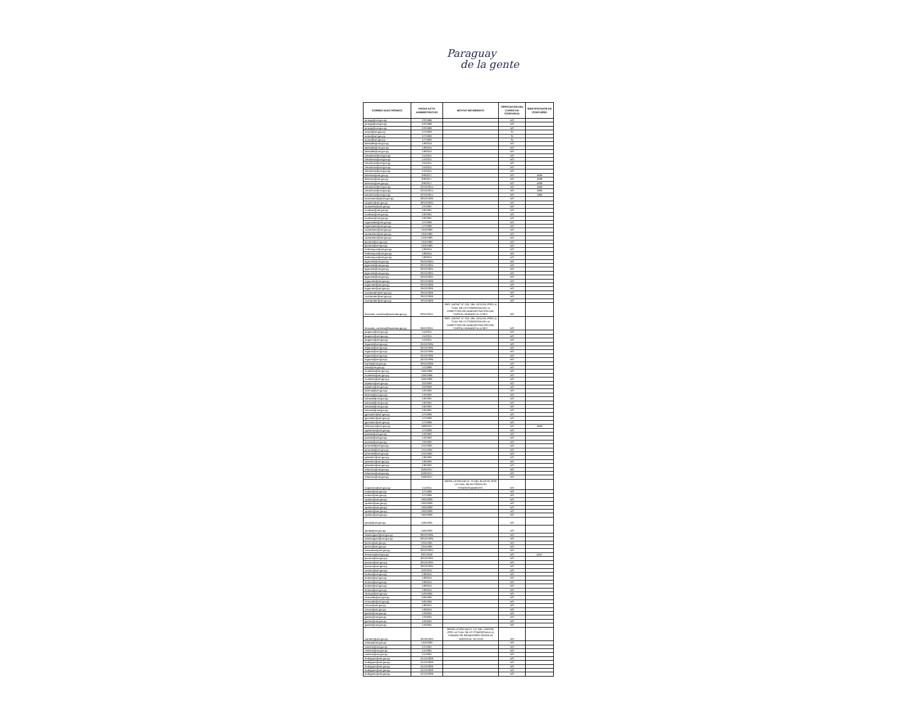Paraguay
de la gente
| CORREO ELECTRONICO | FECHA ACTO ADMINISTRATIVO | MOTIVO MOVIMIENTO | TIPIFICACION DEL CARGO DE CONFIANZA | IDENTIFICADOR DE CONCURSO |
| --- | --- | --- | --- | --- |
| jorrego@set.gov.py | 2/3/1988 | | NO | |
| jorrego@set.gov.py | 2/3/1988 | | NO | |
| jorrego@set.gov.py | 2/3/1988 | | NO | |
| oorue@set.gov.py | 1/7/1993 | | SI | |
| oorue@set.gov.py | 1/7/1993 | | SI | |
| oorue@set.gov.py | 1/7/1993 | | SI | |
| kdelvalle@set.gov.py | 1/8/2015 | | NO | |
| kdelvalle@set.gov.py | 1/8/2015 | | NO | |
| kdelvalle@set.gov.py | 1/8/2015 | | NO | |
| clmartinez@set.gov.py | 1/4/2011 | | NO | |
| clmartinez@set.gov.py | 1/4/2011 | | NO | |
| clmartinez@set.gov.py | 1/4/2011 | | NO | |
| clmartinez@set.gov.py | 1/4/2011 | | NO | |
| clmartinez@set.gov.py | 1/4/2011 | | NO | |
| aferreira@set.gov.py | 8/9/2017 | | NO | 4599 |
| aferreira@set.gov.py | 8/9/2017 | | NO | 4599 |
| aferreira@set.gov.py | 8/9/2017 | | NO | 4599 |
| wmartinez@set.gov.py | 22/12/2014 | | NO | 1085 |
| wmartinez@set.gov.py | 22/12/2014 | | NO | 1085 |
| wmartinez@set.gov.py | 22/12/2014 | | NO | 1085 |
| earzamendia@set.gov.py | 28/12/1995 | | NO | |
| saquino@set.gov.py | 29/12/2004 | | NO | |
| asanabria@set.gov.py | 1/1/1997 | | NO | |
| nsalinas@set.gov.py | 1/6/1991 | | NO | |
| nsalinas@set.gov.py | 1/6/1991 | | NO | |
| nsalinas@set.gov.py | 1/6/1991 | | NO | |
| crgonzalez@set.gov.py | 1/7/1999 | | NO | |
| crgonzalez@set.gov.py | 1/7/1999 | | NO | |
| camartinez@set.gov.py | 1/10/1990 | | NO | |
| camartinez@set.gov.py | 1/10/1990 | | NO | |
| camartinez@set.gov.py | 1/10/1990 | | NO | |
| jbordon@set.gov.py | 1/10/1990 | | NO | |
| jbordon@set.gov.py | 1/10/1990 | | NO | |
| hvillamayor@set.gov.py | 1/8/2015 | | NO | |
| hvillamayor@set.gov.py | 1/8/2015 | | NO | |
| hvillamayor@set.gov.py | 1/8/2015 | | NO | |
| bgarcete@set.gov.py | 29/12/2004 | | NO | |
| bgarcete@set.gov.py | 29/12/2004 | | NO | |
| bgarcete@set.gov.py | 29/12/2004 | | NO | |
| bgarcete@set.gov.py | 29/12/2004 | | NO | |
| bgarcete@set.gov.py | 29/12/2004 | | NO | |
| mgarcete@set.gov.py | 29/12/2006 | | NO | |
| mgarcete@set.gov.py | 29/12/2006 | | NO | |
| mgarcete@set.gov.py | 29/12/2006 | | NO | |
| zsantander@set.gov.py | 29/12/2006 | | NO | |
| zsantander@set.gov.py | 29/12/2006 | | NO | |
| zsantander@set.gov.py | 29/12/2006 | | NO | |
| fernando_contrera@hacienda.gov.py | 28/12/2011 | RES. DACHC N° 319, DEL 16/11/18, POR LA CUAL SE LO COMISIONA DE LA DIRECCION DE ADMINISTRACION DEL CAPITAL HUMANO A LA SET. | NO | |
| fernando_contrera@hacienda.gov.py | 28/12/2011 | RES. DACHC N° 319, DEL 16/11/18, POR LA CUAL SE LO COMISIONA DE LA DIRECCION DE ADMINISTRACION DEL CAPITAL HUMANO A LA SET. | NO | |
| paquino@set.gov.py | 1/4/2011 | | NO | |
| paquino@set.gov.py | 1/4/2011 | | NO | |
| paquino@set.gov.py | 1/4/2011 | | NO | |
| mgauto@set.gov.py | 25/12/1995 | | NO | |
| mgauto@set.gov.py | 25/12/1995 | | NO | |
| mgauto@set.gov.py | 25/12/1995 | | NO | |
| mgauto@set.gov.py | 25/12/1995 | | NO | |
| mgauto@set.gov.py | 25/12/1995 | | NO | |
| lvarela@set.gov.py | 29/12/2006 | | NO | |
| lsilva@set.gov.py | 1/1/1999 | | NO | |
| nvaliente@set.gov.py | 16/5/1995 | | NO | |
| nvaliente@set.gov.py | 16/5/1995 | | NO | |
| nvaliente@set.gov.py | 16/5/1995 | | NO | |
| mpatino@set.gov.py | 3/2/2009 | | NO | |
| mpatino@set.gov.py | 3/2/2009 | | NO | |
| ebernal@set.gov.py | 1/3/1992 | | NO | |
| ebernal@set.gov.py | 1/3/1992 | | NO | |
| wmaciel@set.gov.py | 1/6/1991 | | NO | |
| wmaciel@set.gov.py | 1/6/1991 | | NO | |
| wmaciel@set.gov.py | 1/6/1991 | | NO | |
| wmaciel@set.gov.py | 1/6/1991 | | NO | |
| jgonzalez@set.gov.py | 1/7/1999 | | NO | |
| jgonzalez@set.gov.py | 1/7/1999 | | NO | |
| jgonzalez@set.gov.py | 1/7/1999 | | NO | |
| chlezcano@set.gov.py | 18/9/2017 | | NO | 4599 |
| ogimenez@set.gov.py | 1/7/2009 | | NO | |
| joviedo@set.gov.py | 1/3/1992 | | NO | |
| joviedo@set.gov.py | 1/3/1992 | | NO | |
| joviedo@set.gov.py | 1/3/1992 | | NO | |
| pmontiel@set.gov.py | 1/11/1991 | | NO | |
| pmontiel@set.gov.py | 1/11/1991 | | NO | |
| pmontiel@set.gov.py | 1/11/1991 | | NO | |
| jubenitez@set.gov.py | 1/8/1992 | | NO | |
| jubenitez@set.gov.py | 1/8/1992 | | NO | |
| jubenitez@set.gov.py | 1/8/1992 | | NO | |
| mbarrios@set.gov.py | 25/9/2017 | | NO | |
| mbarrios@set.gov.py | 25/9/2017 | | NO | |
| mbarrios@set.gov.py | 25/9/2017 | | NO | |
| mapereira@set.gov.py | 1/4/2011 | RESOLUCION MH N° 70 DEL 05/10/18, POR LA CUAL SE AUTORIZA SU COMISIONAMIENTO. | NO | |
| notazo@set.gov.py | 1/7/1999 | | NO | |
| notazo@set.gov.py | 1/7/1999 | | NO | |
| vpatino@set.gov.py | 19/2/2009 | | NO | |
| vpatino@set.gov.py | 19/2/2009 | | NO | |
| vpatino@set.gov.py | 19/2/2009 | | NO | |
| vpatino@set.gov.py | 19/2/2009 | | NO | |
| vpatino@set.gov.py | 19/2/2009 | | NO | |
| jairala@set.gov.py | 15/5/2004 | | NO | |
| jairala@set.gov.py | 15/5/2004 | | NO | |
| odominguez@set.gov.py | 28/12/1995 | | NO | |
| odominguez@set.gov.py | 28/12/1995 | | NO | |
| jtorres@set.gov.py | 22/4/1994 | | NO | |
| jtorres@set.gov.py | 22/4/1994 | | NO | |
| mescobar@set.gov.py | 29/12/2004 | | NO | |
| feriveros@set.gov.py | 30/7/2018 | | NO | 5157 |
| pacuna@set.gov.py | 30/12/1994 | | NO | |
| pacuna@set.gov.py | 30/12/1994 | | NO | |
| pacuna@set.gov.py | 30/12/1994 | | NO | |
| carolon@set.gov.py | 24/3/2011 | | NO | |
| lroman@set.gov.py | 1/8/2015 | | NO | |
| lroman@set.gov.py | 1/8/2015 | | NO | |
| lroman@set.gov.py | 1/8/2015 | | NO | |
| lroman@set.gov.py | 1/8/2015 | | NO | |
| lroman@set.gov.py | 1/8/2015 | | NO | |
| cbaruja@set.gov.py | 14/3/2005 | | NO | |
| mrecalde@set.gov.py | 6/9/1990 | | NO | |
| mrecalde@set.gov.py | 6/9/1990 | | NO | |
| cmora@set.gov.py | 1/8/2015 | | NO | |
| cmora@set.gov.py | 1/8/2015 | | NO | |
| jpatino@set.gov.py | 1/3/2004 | | NO | |
| jpatino@set.gov.py | 1/3/2004 | | NO | |
| jpatino@set.gov.py | 1/3/2004 | | NO | |
| jpatino@set.gov.py | 1/3/2004 | | NO | |
| icantero@set.gov.py | 30/10/1992 | RESOLUCION MH N° 127 DEL 15/03/18, POR LA CUAL SE LO COMISIONA A LA CAMARA DE SENADORES DESDE EL 15/03/18 AL 31/12/18 | NO | |
| orleiva@set.gov.py | 1/10/1990 | | NO | |
| csilvero@set.gov.py | 1/1/1991 | | NO | |
| csilvero@set.gov.py | 1/1/1991 | | NO | |
| csilvero@set.gov.py | 1/1/1991 | | NO | |
| lrodriguez@set.gov.py | 24/12/2009 | | NO | |
| lrodriguez@set.gov.py | 24/12/2009 | | NO | |
| lrodriguez@set.gov.py | 24/12/2009 | | NO | |
| lrodriguez@set.gov.py | 24/12/2009 | | NO | |
| lrodriguez@set.gov.py | 24/12/2009 | | NO | |